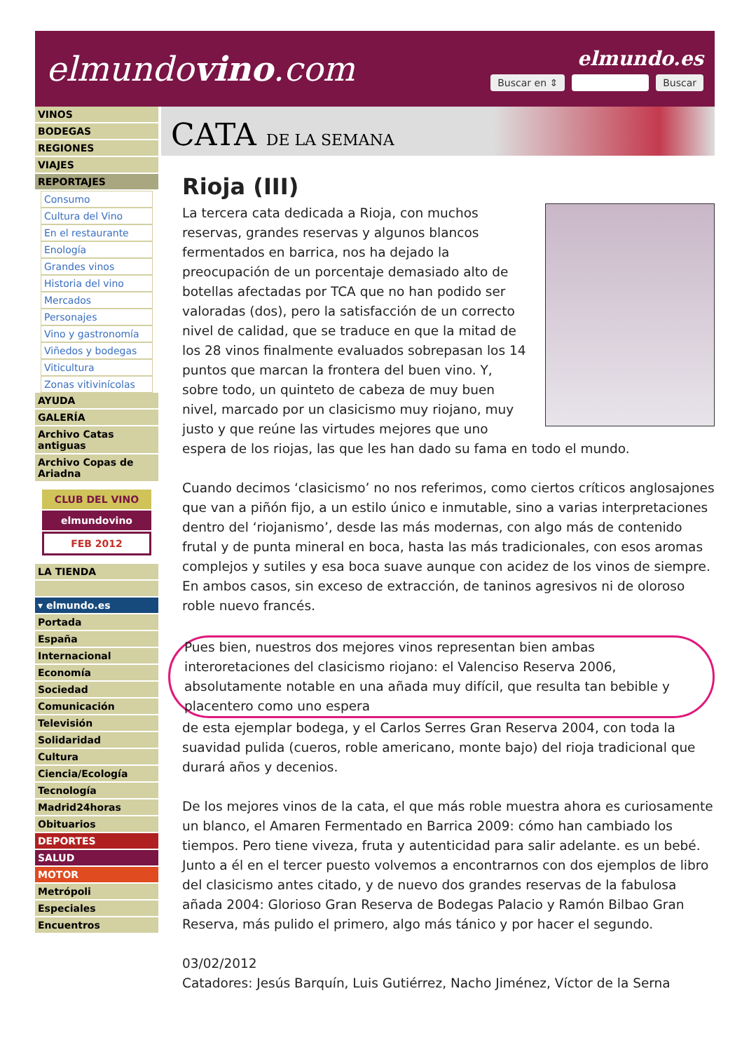elmundovino.com
elmundo.es
Buscar en ⇕ Buscar
VINOS
BODEGAS
REGIONES
VIAJES
REPORTAJES
Consumo
Cultura del Vino
En el restaurante
Enología
Grandes vinos
Historia del vino
Mercados
Personajes
Vino y gastronomía
Viñedos y bodegas
Viticultura
Zonas vitivinícolas
AYUDA
GALERÍA
Archivo Catas antiguas
Archivo Copas de Ariadna
CLUB DEL VINO
elmundovino
FEB 2012
LA TIENDA
▾ elmundo.es
Portada
España
Internacional
Economía
Sociedad
Comunicación
Televisión
Solidaridad
Cultura
Ciencia/Ecología
Tecnología
Madrid24horas
Obituarios
DEPORTES
SALUD
MOTOR
Metrópoli
Especiales
Encuentros
CATA DE LA SEMANA
Rioja (III)
La tercera cata dedicada a Rioja, con muchos reservas, grandes reservas y algunos blancos fermentados en barrica, nos ha dejado la preocupación de un porcentaje demasiado alto de botellas afectadas por TCA que no han podido ser valoradas (dos), pero la satisfacción de un correcto nivel de calidad, que se traduce en que la mitad de los 28 vinos finalmente evaluados sobrepasan los 14 puntos que marcan la frontera del buen vino. Y, sobre todo, un quinteto de cabeza de muy buen nivel, marcado por un clasicismo muy riojano, muy justo y que reúne las virtudes mejores que uno espera de los riojas, las que les han dado su fama en todo el mundo.
Cuando decimos ‘clasicismo’ no nos referimos, como ciertos críticos anglosajones que van a piñón fijo, a un estilo único e inmutable, sino a varias interpretaciones dentro del ‘riojanismo’, desde las más modernas, con algo más de contenido frutal y de punta mineral en boca, hasta las más tradicionales, con esos aromas complejos y sutiles y esa boca suave aunque con acidez de los vinos de siempre. En ambos casos, sin exceso de extracción, de taninos agresivos ni de oloroso roble nuevo francés.
Pues bien, nuestros dos mejores vinos representan bien ambas interoretaciones del clasicismo riojano: el Valenciso Reserva 2006, absolutamente notable en una añada muy difícil, que resulta tan bebible y placentero como uno espera
de esta ejemplar bodega, y el Carlos Serres Gran Reserva 2004, con toda la suavidad pulida (cueros, roble americano, monte bajo) del rioja tradicional que durará años y decenios.
De los mejores vinos de la cata, el que más roble muestra ahora es curiosamente un blanco, el Amaren Fermentado en Barrica 2009: cómo han cambiado los tiempos. Pero tiene viveza, fruta y autenticidad para salir adelante. es un bebé. Junto a él en el tercer puesto volvemos a encontrarnos con dos ejemplos de libro del clasicismo antes citado, y de nuevo dos grandes reservas de la fabulosa añada 2004: Glorioso Gran Reserva de Bodegas Palacio y Ramón Bilbao Gran Reserva, más pulido el primero, algo más tánico y por hacer el segundo.
03/02/2012
Catadores: Jesús Barquín, Luis Gutiérrez, Nacho Jiménez, Víctor de la Serna